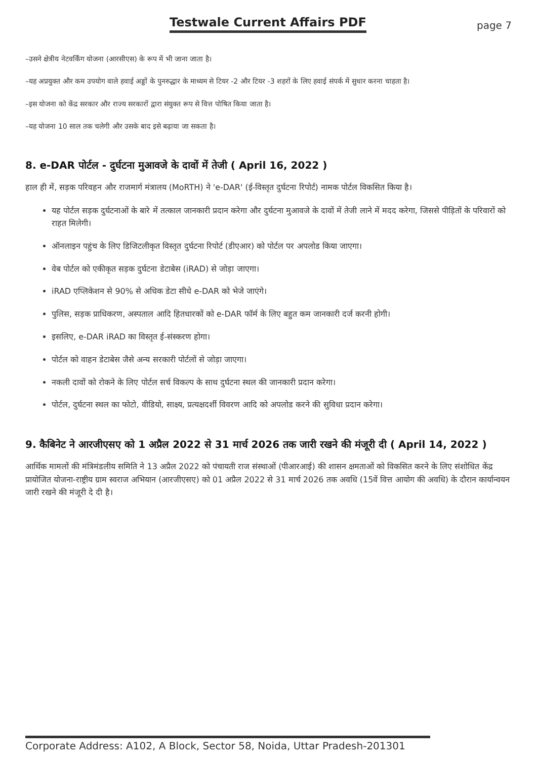Testwale Current Affairs PDF
page 7
–उसने क्षेत्रीय नेटवर्किंग योजना (आरसीएस) के रूप में भी जाना जाता है।
–यह अप्रयुक्त और कम उपयोग वाले हवाई अड्डों के पुनरुद्धार के माध्यम से टियर -2 और टियर -3 शहरों के लिए हवाई संपर्क में सुधार करना चाहता है।
–इस योजना को केंद्र सरकार और राज्य सरकारों द्वारा संयुक्त रूप से वित्त पोषित किया जाता है।
–यह योजना 10 साल तक चलेगी और उसके बाद इसे बढ़ाया जा सकता है।
8. e-DAR पोर्टल - दुर्घटना मुआवजे के दावों में तेजी ( April 16, 2022 )
हाल ही में, सड़क परिवहन और राजमार्ग मंत्रालय (MoRTH) ने 'e-DAR' (ई-विस्तृत दुर्घटना रिपोर्ट) नामक पोर्टल विकसित किया है।
यह पोर्टल सड़क दुर्घटनाओं के बारे में तत्काल जानकारी प्रदान करेगा और दुर्घटना मुआवजे के दावों में तेजी लाने में मदद करेगा, जिससे पीड़ितों के परिवारों को राहत मिलेगी।
ऑनलाइन पहुंच के लिए डिजिटलीकृत विस्तृत दुर्घटना रिपोर्ट (डीएआर) को पोर्टल पर अपलोड किया जाएगा।
वेब पोर्टल को एकीकृत सड़क दुर्घटना डेटाबेस (iRAD) से जोड़ा जाएगा।
iRAD एप्लिकेशन से 90% से अधिक डेटा सीधे e-DAR को भेजे जाएंगे।
पुलिस, सड़क प्राधिकरण, अस्पताल आदि हितधारकों को e-DAR फॉर्म के लिए बहुत कम जानकारी दर्ज करनी होगी।
इसलिए, e-DAR iRAD का विस्तृत ई-संस्करण होगा।
पोर्टल को वाहन डेटाबेस जैसे अन्य सरकारी पोर्टलों से जोड़ा जाएगा।
नकली दावों को रोकने के लिए पोर्टल सर्च विकल्प के साथ दुर्घटना स्थल की जानकारी प्रदान करेगा।
पोर्टल, दुर्घटना स्थल का फोटो, वीडियो, साक्ष्य, प्रत्यक्षदर्शी विवरण आदि को अपलोड करने की सुविधा प्रदान करेगा।
9. कैबिनेट ने आरजीएसए को 1 अप्रैल 2022 से 31 मार्च 2026 तक जारी रखने की मंजूरी दी ( April 14, 2022 )
आर्थिक मामलों की मंत्रिमंडलीय समिति ने 13 अप्रैल 2022 को पंचायती राज संस्थाओं (पीआरआई) की शासन क्षमताओं को विकसित करने के लिए संशोधित केंद्र प्रायोजित योजना-राष्ट्रीय ग्राम स्वराज अभियान (आरजीएसए) को 01 अप्रैल 2022 से 31 मार्च 2026 तक अवधि (15वें वित्त आयोग की अवधि) के दौरान कार्यान्वयन जारी रखने की मंजूरी दे दी है।
Corporate Address: A102, A Block, Sector 58, Noida, Uttar Pradesh-201301